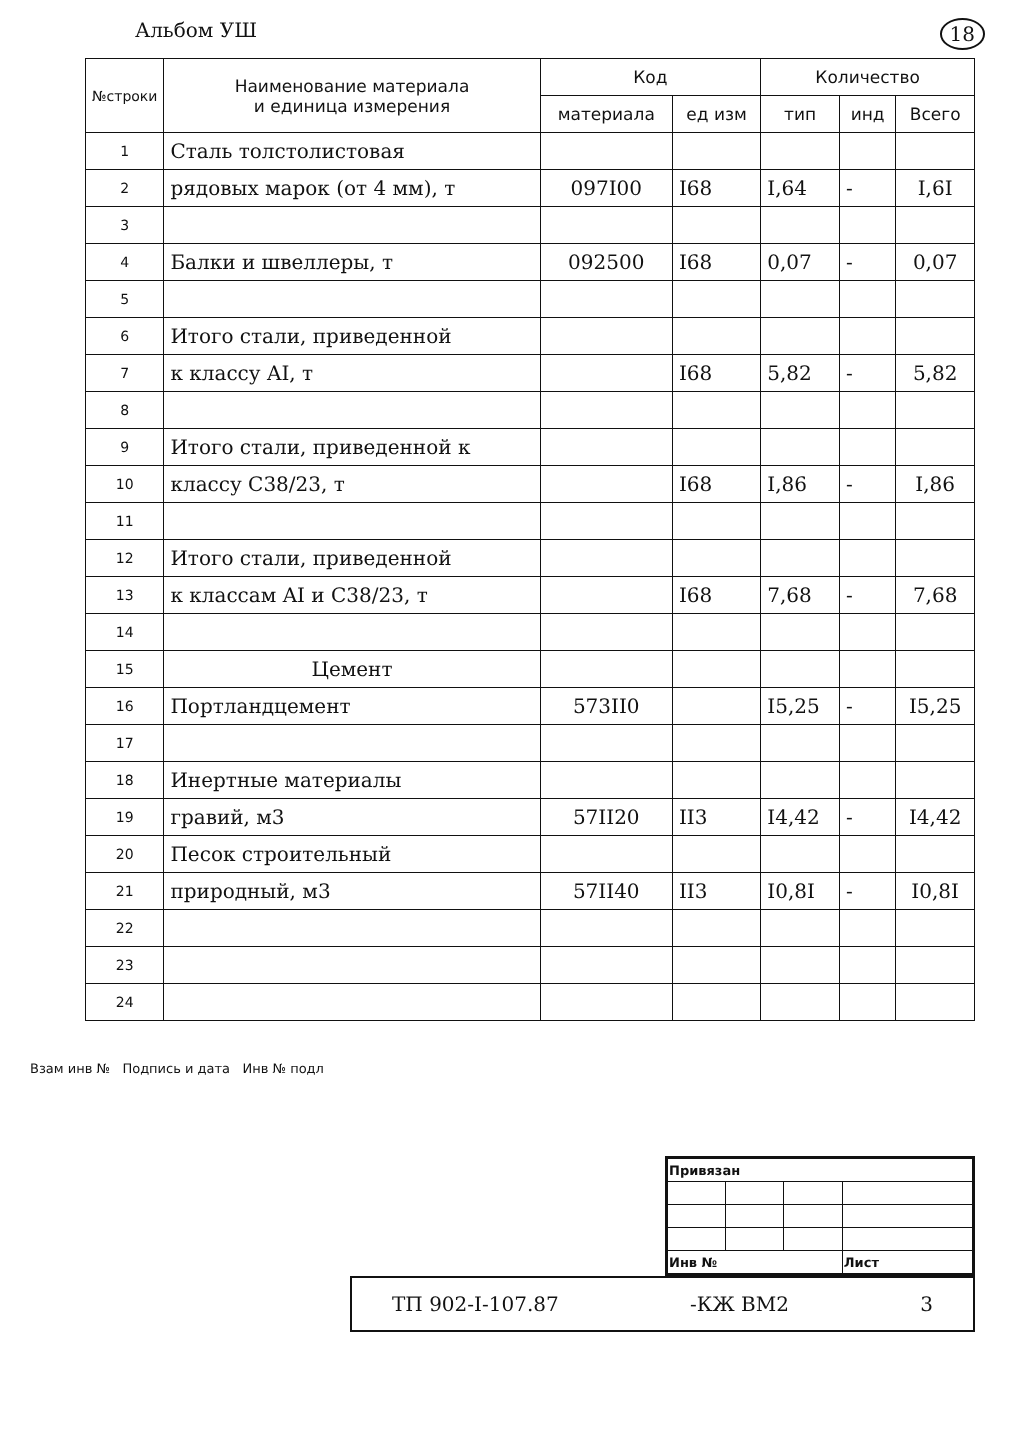Альбом УШ 18
| №строки | Наименование материала и единица измерения | Код | | Количество | | |
| --- | --- | --- | --- | --- | --- | --- |
| | | материала | ед изм | тип | инд | Всего |
| 1 | Сталь толстолистовая | | | | | |
| 2 | рядовых марок (от 4 мм), т | 097I00 | I68 | I,64 | - | I,6I |
| 3 | | | | | | |
| 4 | Балки и швеллеры, т | 092500 | I68 | 0,07 | - | 0,07 |
| 5 | | | | | | |
| 6 | Итого стали, приведенной | | | | | |
| 7 | к классу AI, т | | I68 | 5,82 | - | 5,82 |
| 8 | | | | | | |
| 9 | Итого стали, приведенной к | | | | | |
| 10 | классу С38/23, т | | I68 | I,86 | - | I,86 |
| 11 | | | | | | |
| 12 | Итого стали, приведенной | | | | | |
| 13 | к классам AI и С38/23, т | | I68 | 7,68 | - | 7,68 |
| 14 | | | | | | |
| 15 | Цемент | | | | | |
| 16 | Портландцемент | 573II0 | | I5,25 | - | I5,25 |
| 17 | | | | | | |
| 18 | Инертные материалы | | | | | |
| 19 | гравий, м3 | 57II20 | II3 | I4,42 | - | I4,42 |
| 20 | Песок строительный | | | | | |
| 21 | природный, м3 | 57II40 | II3 | I0,8I | - | I0,8I |
| 22 | | | | | | |
| 23 | | | | | | |
| 24 | | | | | | |
Взам инв № Подпись и дата Инв № подл
| Привязан | | | |
| Инв № | | | Лист |
ТП 902-I-107.87 -КЖ ВМ2 3